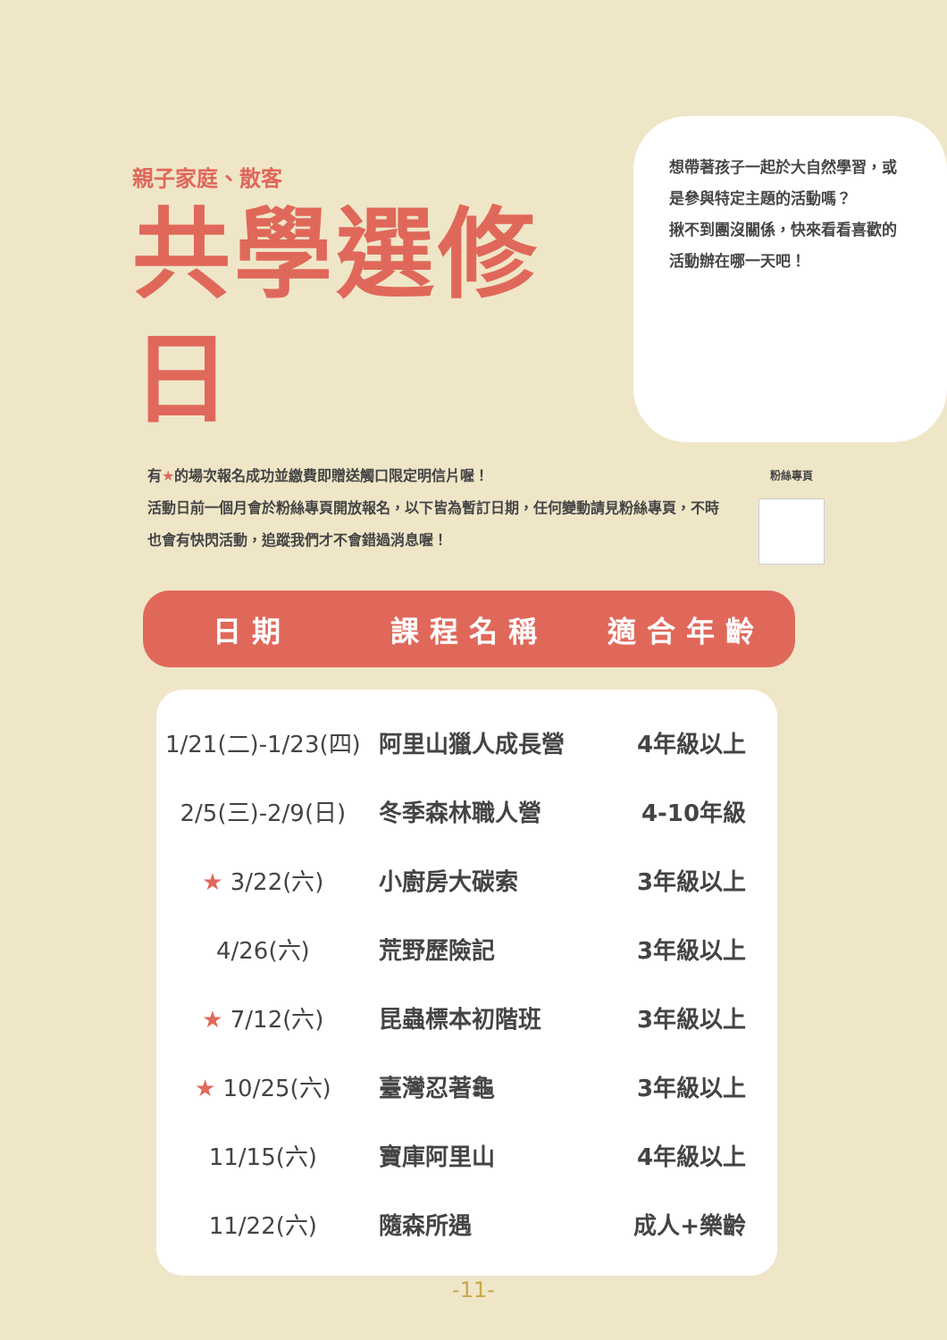親子家庭、散客
共學選修日
想帶著孩子一起於大自然學習，或是參與特定主題的活動嗎？
揪不到團沒關係，快來看看喜歡的活動辦在哪一天吧！
有★的場次報名成功並繳費即贈送觸口限定明信片喔！
活動日前一個月會於粉絲專頁開放報名，以下皆為暫訂日期，任何變動請見粉絲專頁，不時也會有快閃活動，追蹤我們才不會錯過消息喔！
粉絲專頁
日期 課程名稱 適合年齡
| 1/21(二)-1/23(四) | 阿里山獵人成長營 | 4年級以上 |
| 2/5(三)-2/9(日) | 冬季森林職人營 | 4-10年級 |
| ★ 3/22(六) | 小廚房大碳索 | 3年級以上 |
| 4/26(六) | 荒野歷險記 | 3年級以上 |
| ★ 7/12(六) | 昆蟲標本初階班 | 3年級以上 |
| ★ 10/25(六) | 臺灣忍著龜 | 3年級以上 |
| 11/15(六) | 寶庫阿里山 | 4年級以上 |
| 11/22(六) | 隨森所遇 | 成人+樂齡 |
-11-